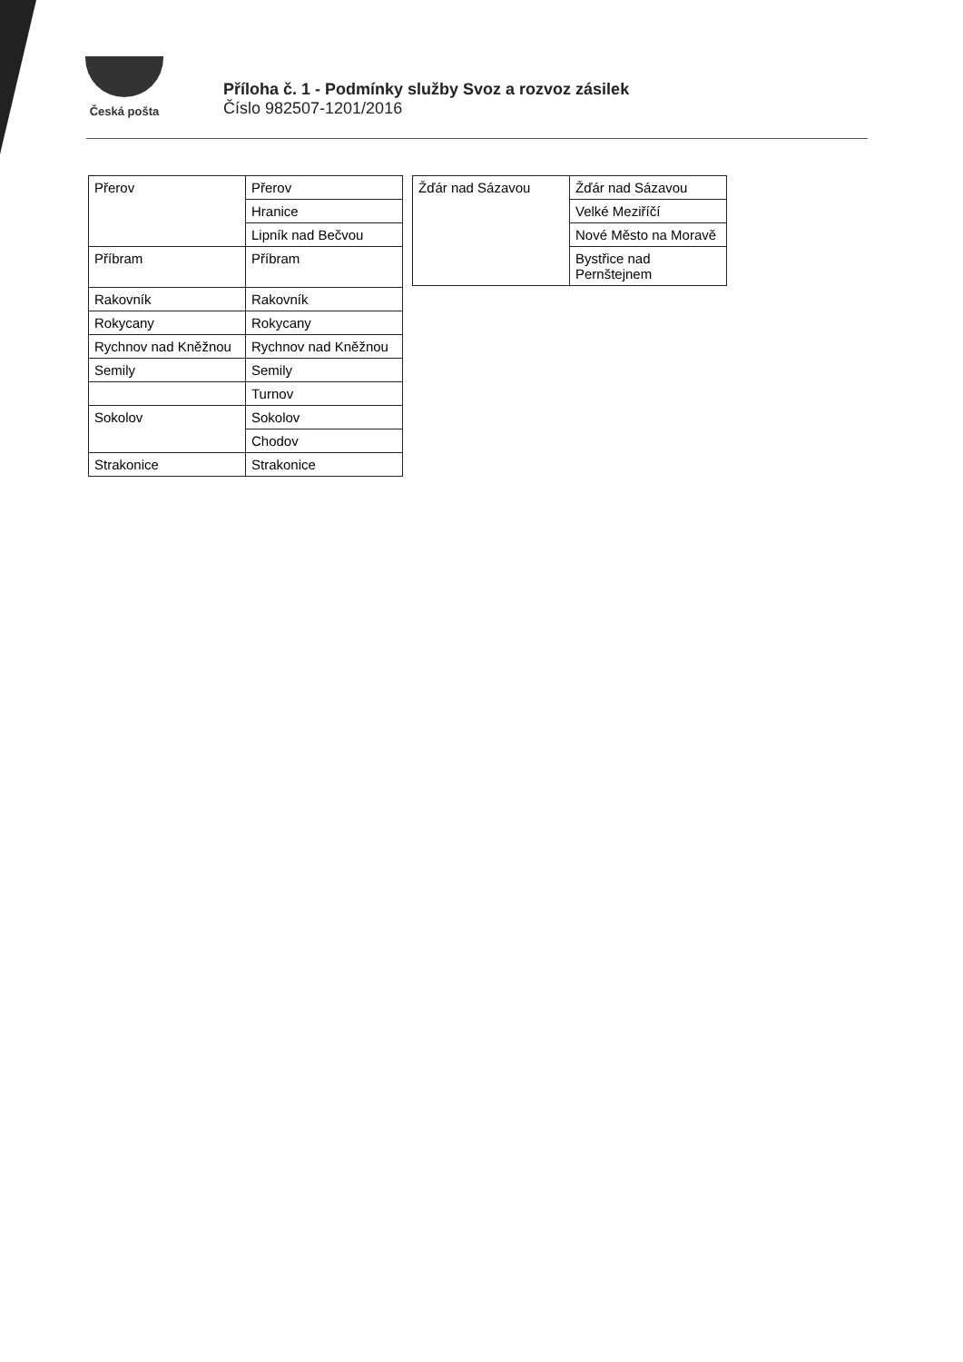Česká pošta
Příloha č. 1 - Podmínky služby Svoz a rozvoz zásilek
Číslo 982507-1201/2016
| Přerov | Přerov |
| | Hranice |
| | Lipník nad Bečvou |
| Příbram | Příbram |
| Rakovník | Rakovník |
| Rokycany | Rokycany |
| Rychnov nad Kněžnou | Rychnov nad Kněžnou |
| Semily | Semily |
| | Turnov |
| Sokolov | Sokolov |
| | Chodov |
| Strakonice | Strakonice |
| Žďár nad Sázavou | Žďár nad Sázavou |
| | Velké Meziříčí |
| | Nové Město na Moravě |
| | Bystřice nad Pernštejnem |